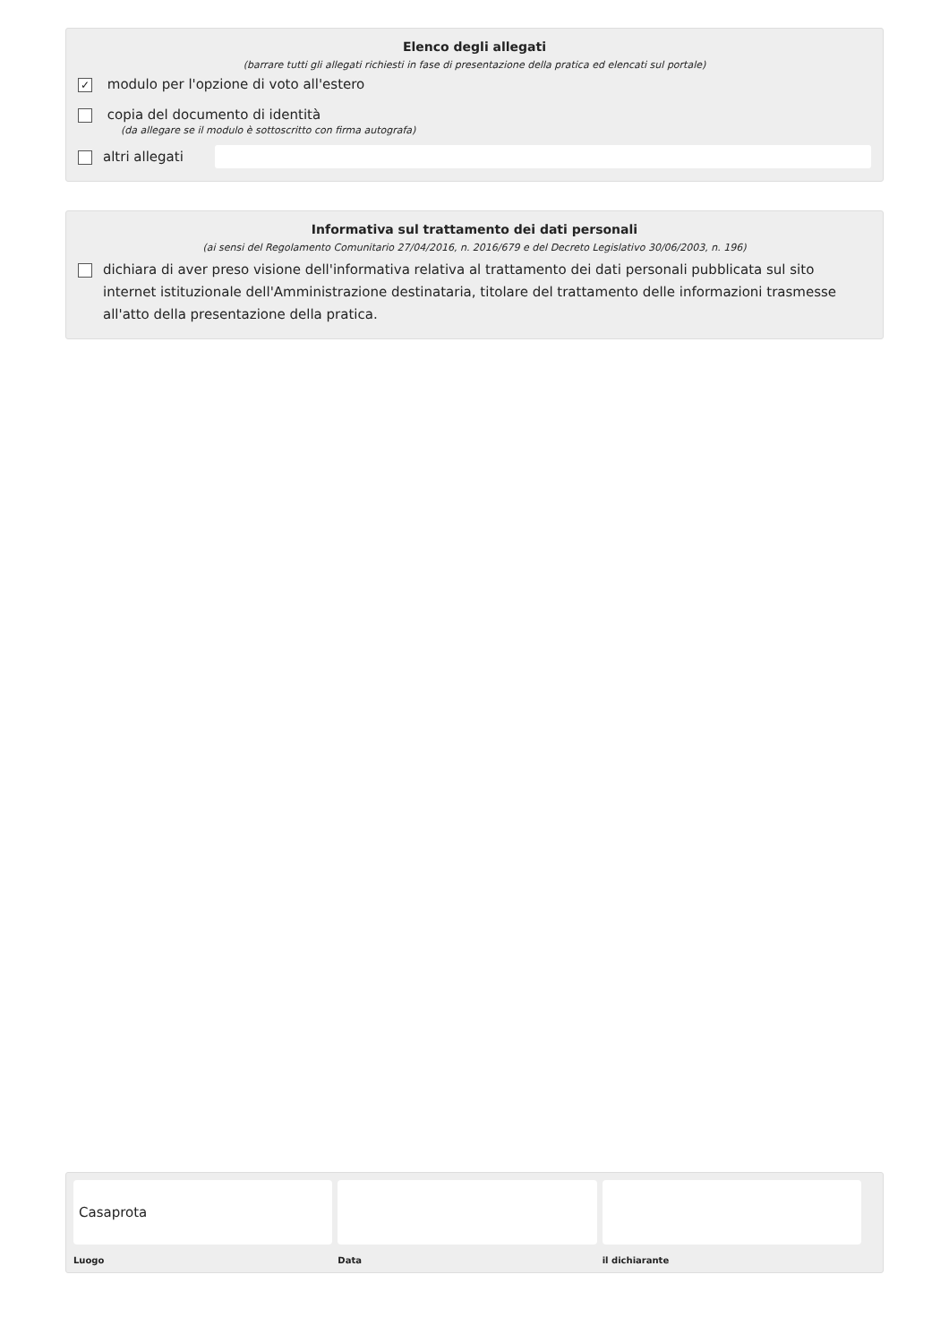Elenco degli allegati
(barrare tutti gli allegati richiesti in fase di presentazione della pratica ed elencati sul portale)
✓ modulo per l'opzione di voto all'estero
copia del documento di identità
(da allegare se il modulo è sottoscritto con firma autografa)
altri allegati
Informativa sul trattamento dei dati personali
(ai sensi del Regolamento Comunitario 27/04/2016, n. 2016/679 e del Decreto Legislativo 30/06/2003, n. 196)
dichiara di aver preso visione dell'informativa relativa al trattamento dei dati personali pubblicata sul sito internet istituzionale dell'Amministrazione destinataria, titolare del trattamento delle informazioni trasmesse all'atto della presentazione della pratica.
Casaprota
Luogo
Data il dichiarante